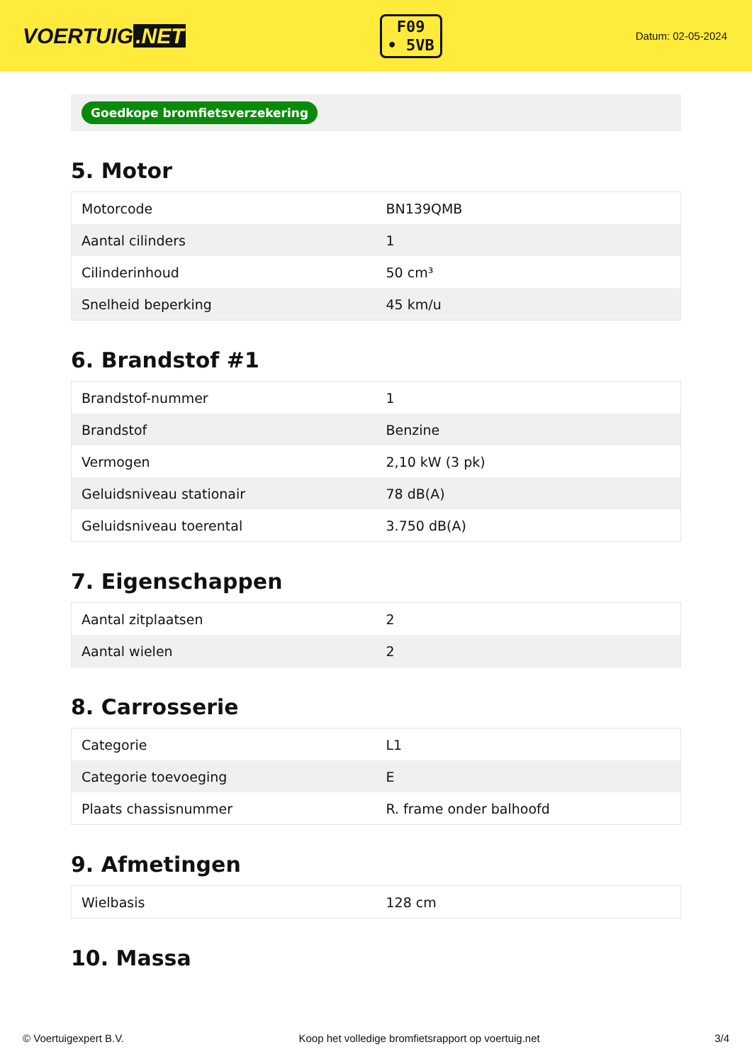VOERTUIG.NET
F09
• 5VB
Datum: 02-05-2024
Goedkope bromfietsverzekering
5. Motor
| Motorcode | BN139QMB |
| Aantal cilinders | 1 |
| Cilinderinhoud | 50 cm³ |
| Snelheid beperking | 45 km/u |
6. Brandstof #1
| Brandstof-nummer | 1 |
| Brandstof | Benzine |
| Vermogen | 2,10 kW (3 pk) |
| Geluidsniveau stationair | 78 dB(A) |
| Geluidsniveau toerental | 3.750 dB(A) |
7. Eigenschappen
| Aantal zitplaatsen | 2 |
| Aantal wielen | 2 |
8. Carrosserie
| Categorie | L1 |
| Categorie toevoeging | E |
| Plaats chassisnummer | R. frame onder balhoofd |
9. Afmetingen
| Wielbasis | 128 cm |
10. Massa
© Voertuigexpert B.V. Koop het volledige bromfietsrapport op voertuig.net 3/4